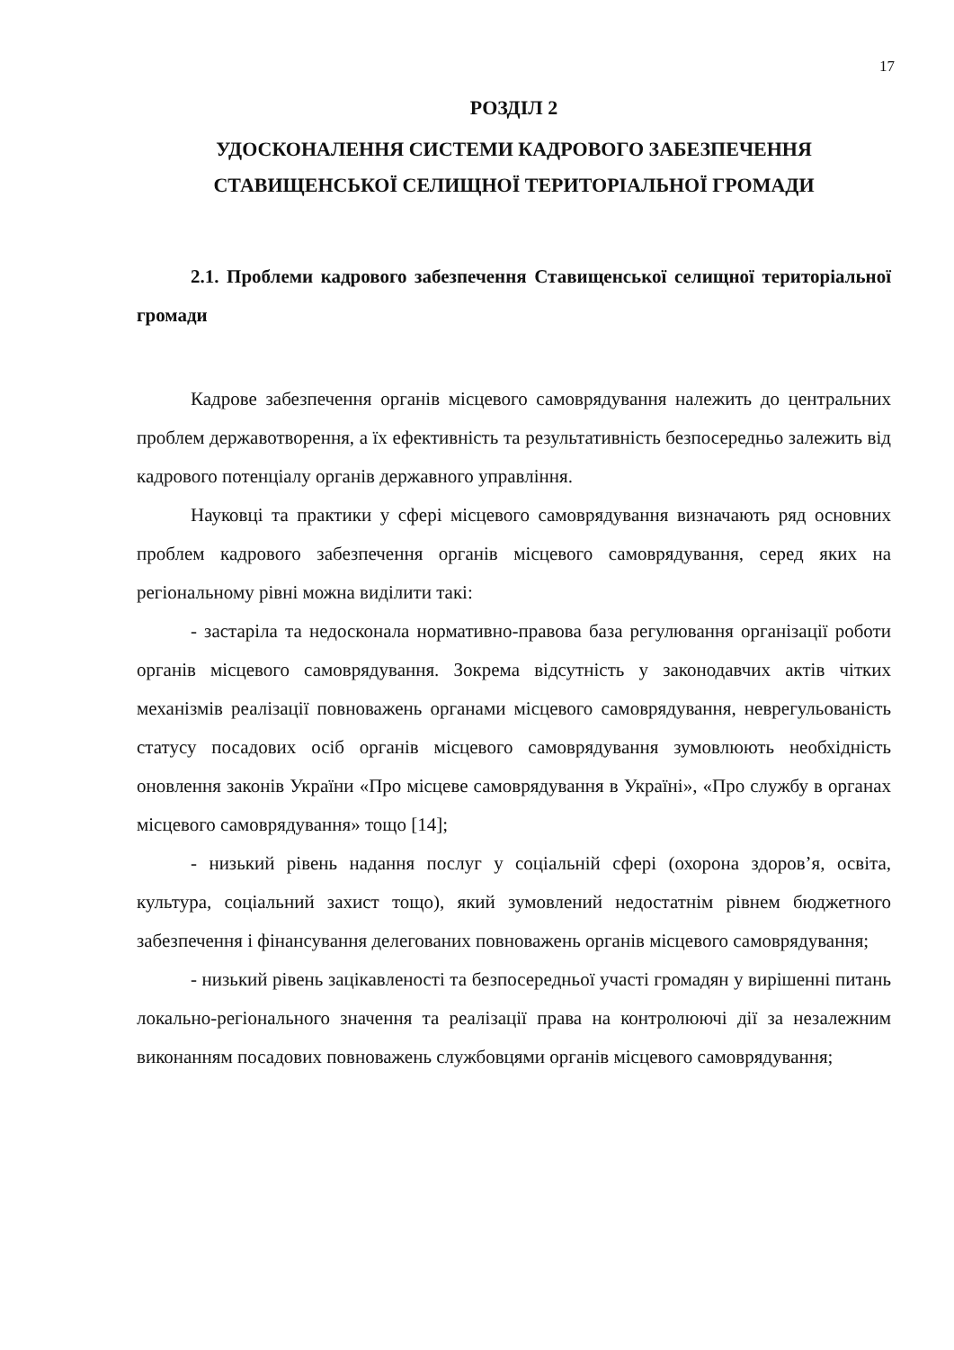17
РОЗДІЛ 2
УДОСКОНАЛЕННЯ СИСТЕМИ КАДРОВОГО ЗАБЕЗПЕЧЕННЯ СТАВИЩЕНСЬКОЇ СЕЛИЩНОЇ ТЕРИТОРІАЛЬНОЇ ГРОМАДИ
2.1. Проблеми кадрового забезпечення Ставищенської селищної територіальної громади
Кадрове забезпечення органів місцевого самоврядування належить до центральних проблем державотворення, а їх ефективність та результативність безпосередньо залежить від кадрового потенціалу органів державного управління.
Науковці та практики у сфері місцевого самоврядування визначають ряд основних проблем кадрового забезпечення органів місцевого самоврядування, серед яких на регіональному рівні можна виділити такі:
- застаріла та недосконала нормативно-правова база регулювання організації роботи органів місцевого самоврядування. Зокрема відсутність у законодавчих актів чітких механізмів реалізації повноважень органами місцевого самоврядування, неврегульованість статусу посадових осіб органів місцевого самоврядування зумовлюють необхідність оновлення законів України «Про місцеве самоврядування в Україні», «Про службу в органах місцевого самоврядування» тощо [14];
- низький рівень надання послуг у соціальній сфері (охорона здоров’я, освіта, культура, соціальний захист тощо), який зумовлений недостатнім рівнем бюджетного забезпечення і фінансування делегованих повноважень органів місцевого самоврядування;
- низький рівень зацікавленості та безпосередньої участі громадян у вирішенні питань локально-регіонального значення та реалізації права на контролюючі дії за незалежним виконанням посадових повноважень службовцями органів місцевого самоврядування;